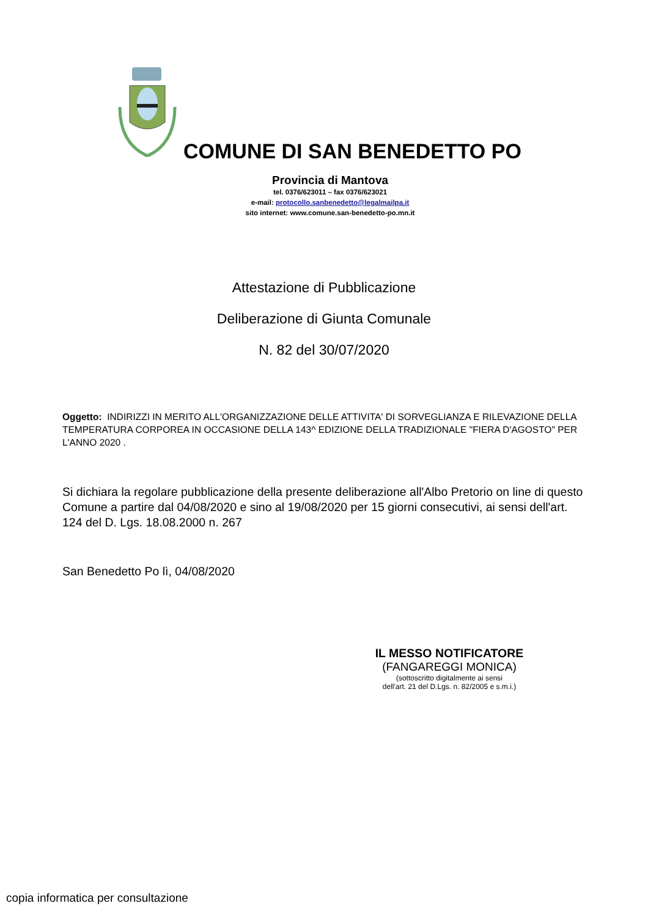COMUNE DI SAN BENEDETTO PO
Provincia di Mantova
tel. 0376/623011 – fax 0376/623021
e-mail: protocollo.sanbenedetto@legalmailpa.it
sito internet: www.comune.san-benedetto-po.mn.it
Attestazione di Pubblicazione
Deliberazione di Giunta Comunale
N. 82 del 30/07/2020
Oggetto: INDIRIZZI IN MERITO ALL'ORGANIZZAZIONE DELLE ATTIVITA' DI SORVEGLIANZA E RILEVAZIONE DELLA TEMPERATURA CORPOREA IN OCCASIONE DELLA 143^ EDIZIONE DELLA TRADIZIONALE "FIERA D'AGOSTO" PER L'ANNO 2020 .
Si dichiara la regolare pubblicazione della presente deliberazione all'Albo Pretorio on line di questo Comune a partire dal 04/08/2020 e sino al 19/08/2020 per 15 giorni consecutivi, ai sensi dell'art. 124 del D. Lgs. 18.08.2000 n. 267
San Benedetto Po lì, 04/08/2020
IL MESSO NOTIFICATORE
(FANGAREGGI MONICA)
(sottoscritto digitalmente ai sensi
dell'art. 21 del D.Lgs. n. 82/2005 e s.m.i.)
copia informatica per consultazione